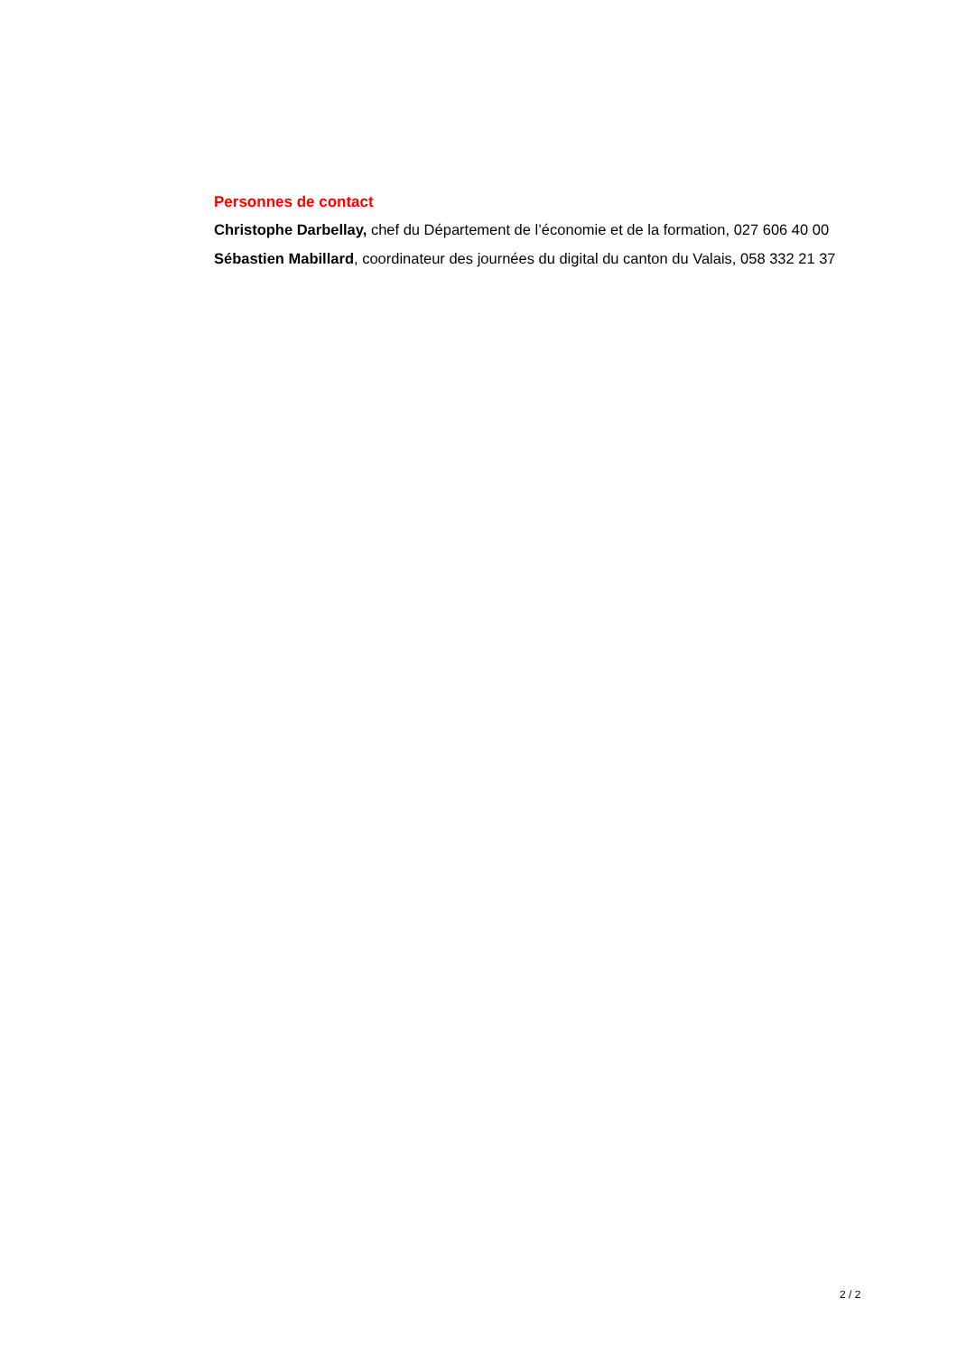Personnes de contact
Christophe Darbellay, chef du Département de l’économie et de la formation, 027 606 40 00
Sébastien Mabillard, coordinateur des journées du digital du canton du Valais, 058 332 21 37
2 / 2